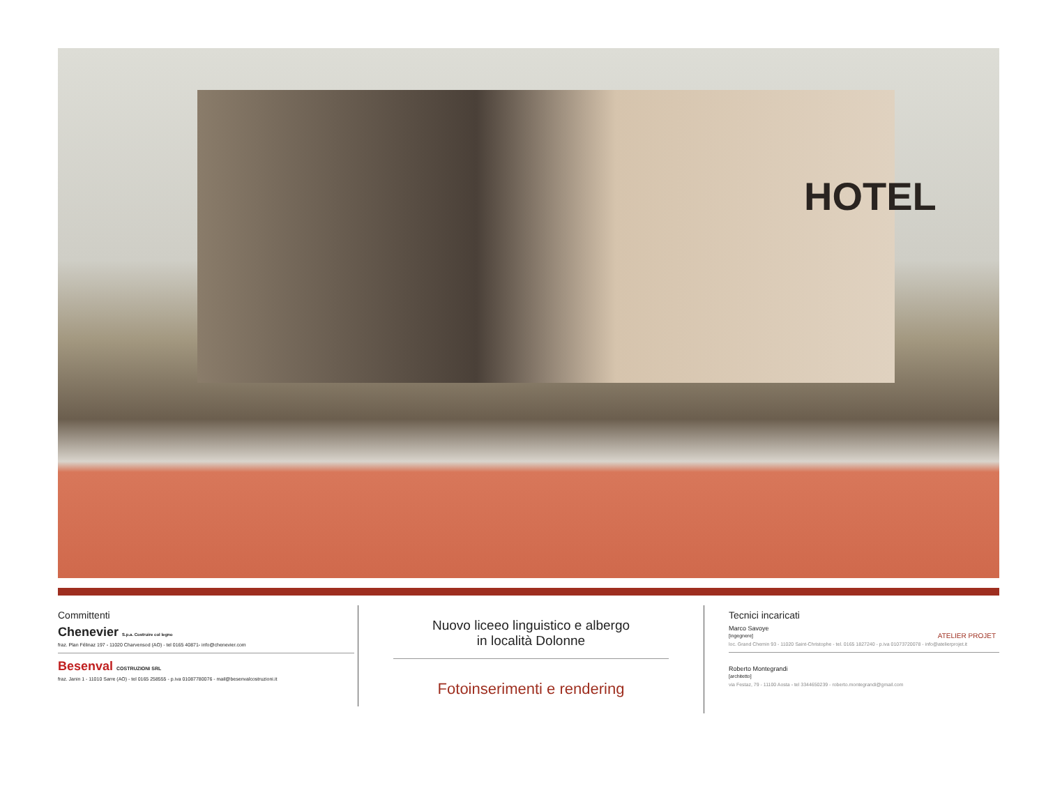HOTEL
Committenti
Chenevier S.p.a. Costruire col legno
fraz. Plan Félinaz 197 - 11020 Charvensod (AO) - tel 0165 40871- info@chenevier.com
Besenval COSTRUZIONI SRL
fraz. Janin 1 - 11010 Sarre (AO) - tel 0165 258555 - p.iva 01087780076 - mail@besenvalcostruzioni.it
Nuovo liceeo linguistico e albergo
in località Dolonne
Fotoinserimenti e rendering
Tecnici incaricati
Marco Savoye
[ingegnere] ATELIER PROJET
loc. Grand Chemin 93 - 11020 Saint-Christophe - tel. 0165 1827240 - p.iva 01073720078 - info@atelierprojet.it
Roberto Montegrandi
[architetto]
via Festaz, 79 - 11100 Aosta - tel 3344650239 - roberto.montegrandi@gmail.com